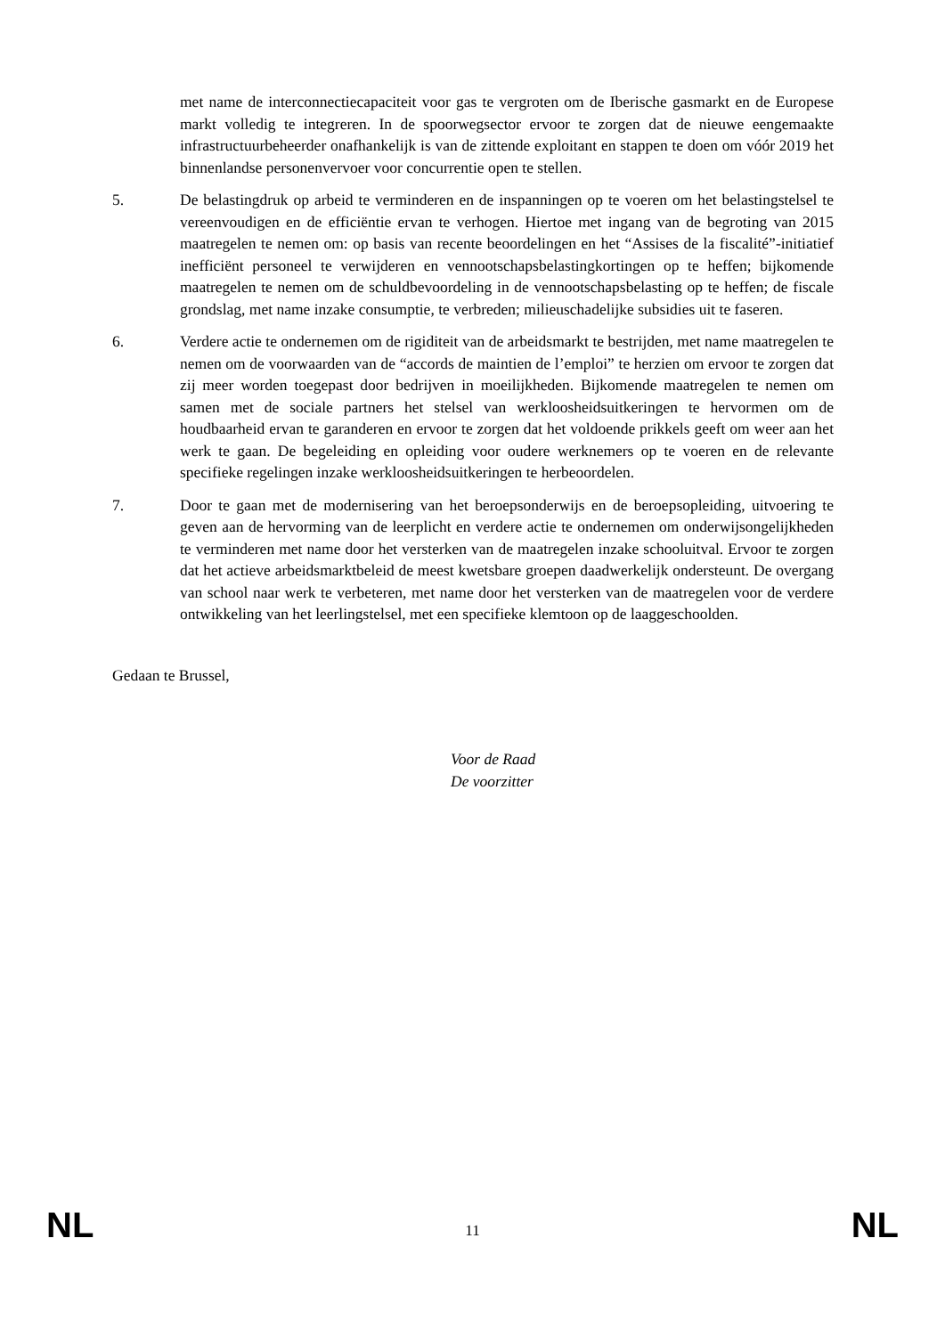met name de interconnectiecapaciteit voor gas te vergroten om de Iberische gasmarkt en de Europese markt volledig te integreren. In de spoorwegsector ervoor te zorgen dat de nieuwe eengemaakte infrastructuurbeheerder onafhankelijk is van de zittende exploitant en stappen te doen om vóór 2019 het binnenlandse personenvervoer voor concurrentie open te stellen.
5. De belastingdruk op arbeid te verminderen en de inspanningen op te voeren om het belastingstelsel te vereenvoudigen en de efficiëntie ervan te verhogen. Hiertoe met ingang van de begroting van 2015 maatregelen te nemen om: op basis van recente beoordelingen en het “Assises de la fiscalité”-initiatief inefficiënt personeel te verwijderen en vennootschapsbelastingkortingen op te heffen; bijkomende maatregelen te nemen om de schuldbevoordeling in de vennootschapsbelasting op te heffen; de fiscale grondslag, met name inzake consumptie, te verbreden; milieuschadelijke subsidies uit te faseren.
6. Verdere actie te ondernemen om de rigiditeit van de arbeidsmarkt te bestrijden, met name maatregelen te nemen om de voorwaarden van de “accords de maintien de l’emploi” te herzien om ervoor te zorgen dat zij meer worden toegepast door bedrijven in moeilijkheden. Bijkomende maatregelen te nemen om samen met de sociale partners het stelsel van werkloosheidsuitkeringen te hervormen om de houdbaarheid ervan te garanderen en ervoor te zorgen dat het voldoende prikkels geeft om weer aan het werk te gaan. De begeleiding en opleiding voor oudere werknemers op te voeren en de relevante specifieke regelingen inzake werkloosheidsuitkeringen te herbeoordelen.
7. Door te gaan met de modernisering van het beroepsonderwijs en de beroepsopleiding, uitvoering te geven aan de hervorming van de leerplicht en verdere actie te ondernemen om onderwijsongelijkheden te verminderen met name door het versterken van de maatregelen inzake schooluitval. Ervoor te zorgen dat het actieve arbeidsmarktbeleid de meest kwetsbare groepen daadwerkelijk ondersteunt. De overgang van school naar werk te verbeteren, met name door het versterken van de maatregelen voor de verdere ontwikkeling van het leerlingstelsel, met een specifieke klemtoon op de laaggeschoolden.
Gedaan te Brussel,
Voor de Raad
De voorzitter
NL 11 NL